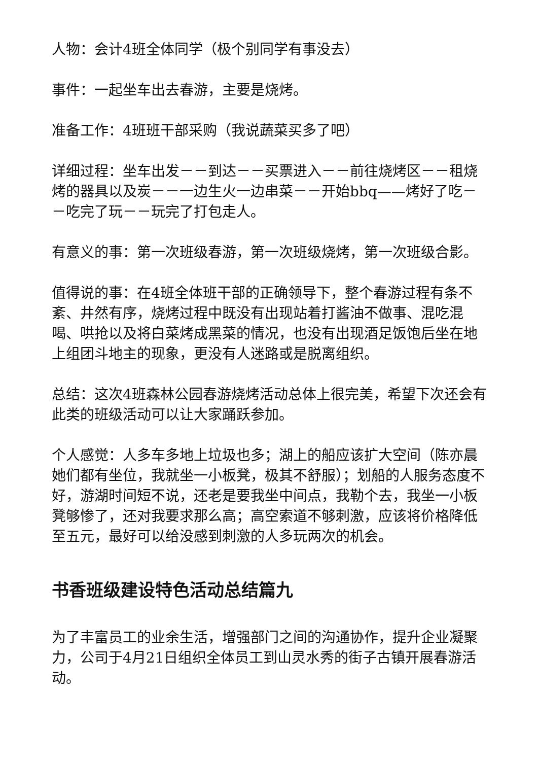人物：会计4班全体同学（极个别同学有事没去）
事件：一起坐车出去春游，主要是烧烤。
准备工作：4班班干部采购（我说蔬菜买多了吧）
详细过程：坐车出发－－到达－－买票进入－－前往烧烤区－－租烧烤的器具以及炭－－一边生火一边串菜－－开始bbq——烤好了吃－－吃完了玩－－玩完了打包走人。
有意义的事：第一次班级春游，第一次班级烧烤，第一次班级合影。
值得说的事：在4班全体班干部的正确领导下，整个春游过程有条不紊、井然有序，烧烤过程中既没有出现站着打酱油不做事、混吃混喝、哄抢以及将白菜烤成黑菜的情况，也没有出现酒足饭饱后坐在地上组团斗地主的现象，更没有人迷路或是脱离组织。
总结：这次4班森林公园春游烧烤活动总体上很完美，希望下次还会有此类的班级活动可以让大家踊跃参加。
个人感觉：人多车多地上垃圾也多；湖上的船应该扩大空间（陈亦晨她们都有坐位，我就坐一小板凳，极其不舒服）；划船的人服务态度不好，游湖时间短不说，还老是要我坐中间点，我勒个去，我坐一小板凳够惨了，还对我要求那么高；高空索道不够刺激，应该将价格降低至五元，最好可以给没感到刺激的人多玩两次的机会。
书香班级建设特色活动总结篇九
为了丰富员工的业余生活，增强部门之间的沟通协作，提升企业凝聚力，公司于4月21日组织全体员工到山灵水秀的街子古镇开展春游活动。